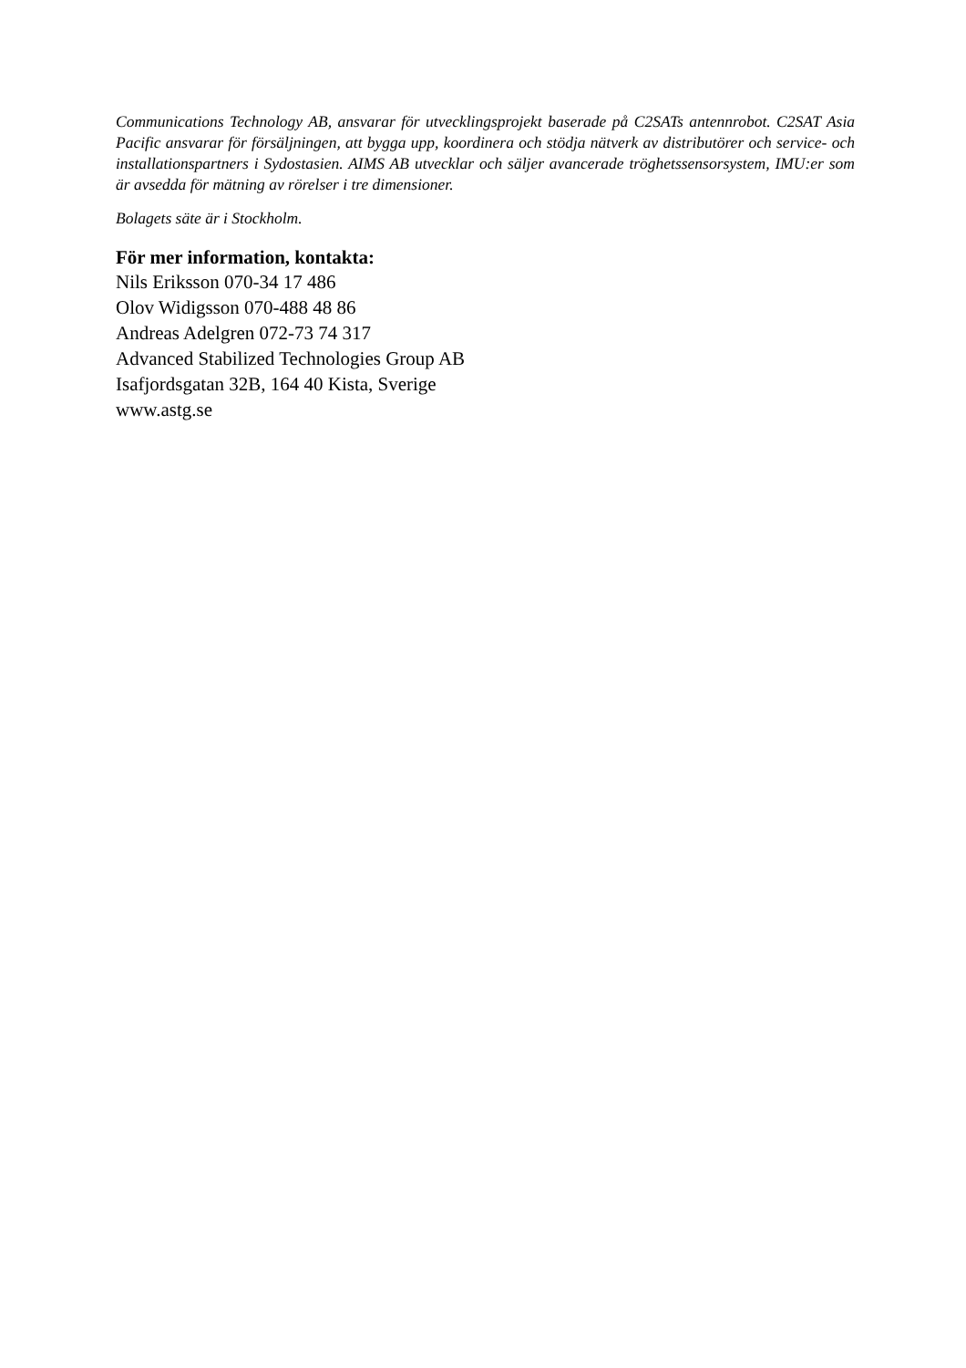Communications Technology AB, ansvarar för utvecklingsprojekt baserade på C2SATs antennrobot. C2SAT Asia Pacific ansvarar för försäljningen, att bygga upp, koordinera och stödja nätverk av distributörer och service- och installationspartners i Sydostasien. AIMS AB utvecklar och säljer avancerade tröghetssensorsystem, IMU:er som är avsedda för mätning av rörelser i tre dimensioner.
Bolagets säte är i Stockholm.
För mer information, kontakta:
Nils Eriksson 070-34 17 486
Olov Widigsson 070-488 48 86
Andreas Adelgren 072-73 74 317
Advanced Stabilized Technologies Group AB
Isafjordsgatan 32B, 164 40 Kista, Sverige
www.astg.se